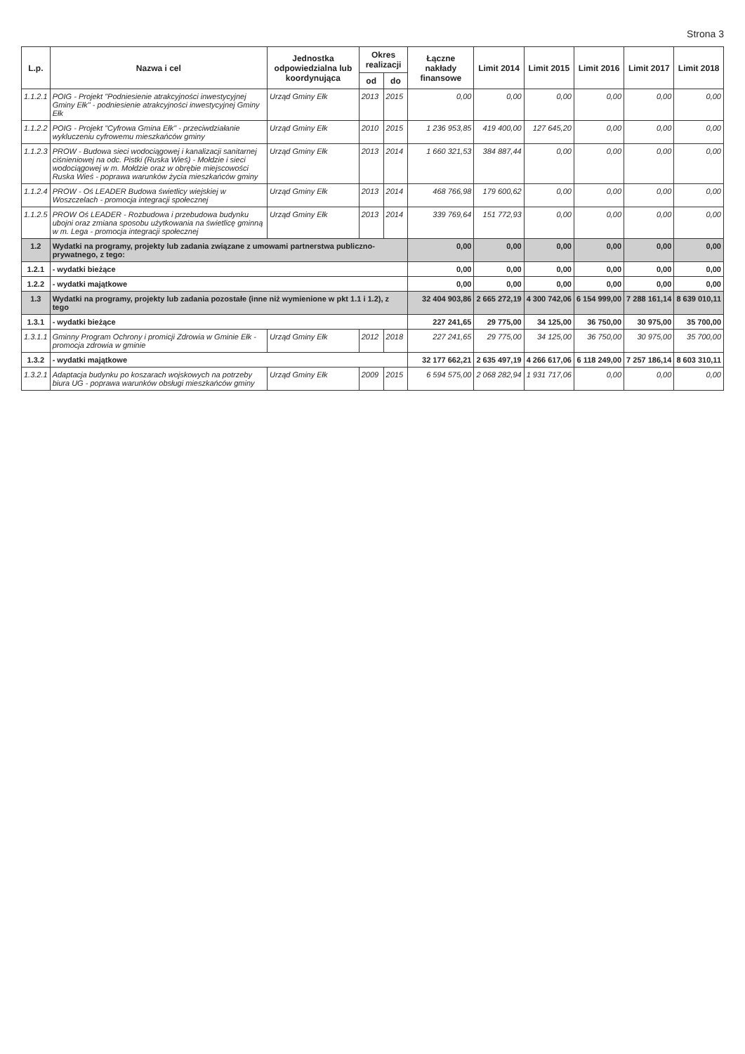Strona 3
| L.p. | Nazwa i cel | Jednostka odpowiedzialna lub koordynująca | Okres realizacji | | Łączne nakłady finansowe | Limit 2014 | Limit 2015 | Limit 2016 | Limit 2017 | Limit 2018 |
| --- | --- | --- | --- | --- | --- | --- | --- | --- | --- | --- |
| | | | od | do | | | | | | |
| 1.1.2.1 | POIG - Projekt "Podniesienie atrakcyjności inwestycyjnej Gminy Ełk" - podniesienie atrakcyjności inwestycyjnej Gminy Ełk | Urząd Gminy Ełk | 2013 | 2015 | 0,00 | 0,00 | 0,00 | 0,00 | 0,00 | 0,00 |
| 1.1.2.2 | POIG - Projekt "Cyfrowa Gmina Ełk" - przeciwdziałanie wykluczeniu cyfrowemu mieszkańców gminy | Urząd Gminy Ełk | 2010 | 2015 | 1 236 953,85 | 419 400,00 | 127 645,20 | 0,00 | 0,00 | 0,00 |
| 1.1.2.3 | PROW - Budowa sieci wodociągowej i kanalizacji sanitarnej ciśnieniowej na odc. Pistki (Ruska Wieś) - Mołdzie i sieci wodociągowej w m. Mołdzie oraz w obrębie miejscowości Ruska Wieś - poprawa warunków życia mieszkańców gminy | Urząd Gminy Ełk | 2013 | 2014 | 1 660 321,53 | 384 887,44 | 0,00 | 0,00 | 0,00 | 0,00 |
| 1.1.2.4 | PROW - Oś LEADER Budowa świetlicy wiejskiej w Woszczelach - promocja integracji społecznej | Urząd Gminy Ełk | 2013 | 2014 | 468 766,98 | 179 600,62 | 0,00 | 0,00 | 0,00 | 0,00 |
| 1.1.2.5 | PROW Oś LEADER - Rozbudowa i przebudowa budynku ubojni oraz zmiana sposobu użytkowania na świetlicę gminną w m. Lega - promocja integracji społecznej | Urząd Gminy Ełk | 2013 | 2014 | 339 769,64 | 151 772,93 | 0,00 | 0,00 | 0,00 | 0,00 |
| 1.2 | Wydatki na programy, projekty lub zadania związane z umowami partnerstwa publiczno-prywatnego, z tego: | | | | 0,00 | 0,00 | 0,00 | 0,00 | 0,00 | 0,00 |
| 1.2.1 | - wydatki bieżące | | | | 0,00 | 0,00 | 0,00 | 0,00 | 0,00 | 0,00 |
| 1.2.2 | - wydatki majątkowe | | | | 0,00 | 0,00 | 0,00 | 0,00 | 0,00 | 0,00 |
| 1.3 | Wydatki na programy, projekty lub zadania pozostałe (inne niż wymienione w pkt 1.1 i 1.2), z tego | | | | 32 404 903,86 | 2 665 272,19 | 4 300 742,06 | 6 154 999,00 | 7 288 161,14 | 8 639 010,11 |
| 1.3.1 | - wydatki bieżące | | | | 227 241,65 | 29 775,00 | 34 125,00 | 36 750,00 | 30 975,00 | 35 700,00 |
| 1.3.1.1 | Gminny Program Ochrony i promicji Zdrowia w Gminie Ełk - promocja zdrowia w gminie | Urząd Gminy Ełk | 2012 | 2018 | 227 241,65 | 29 775,00 | 34 125,00 | 36 750,00 | 30 975,00 | 35 700,00 |
| 1.3.2 | - wydatki majątkowe | | | | 32 177 662,21 | 2 635 497,19 | 4 266 617,06 | 6 118 249,00 | 7 257 186,14 | 8 603 310,11 |
| 1.3.2.1 | Adaptacja budynku po koszarach wojskowych na potrzeby biura UG - poprawa warunków obsługi mieszkańców gminy | Urząd Gminy Ełk | 2009 | 2015 | 6 594 575,00 | 2 068 282,94 | 1 931 717,06 | 0,00 | 0,00 | 0,00 |